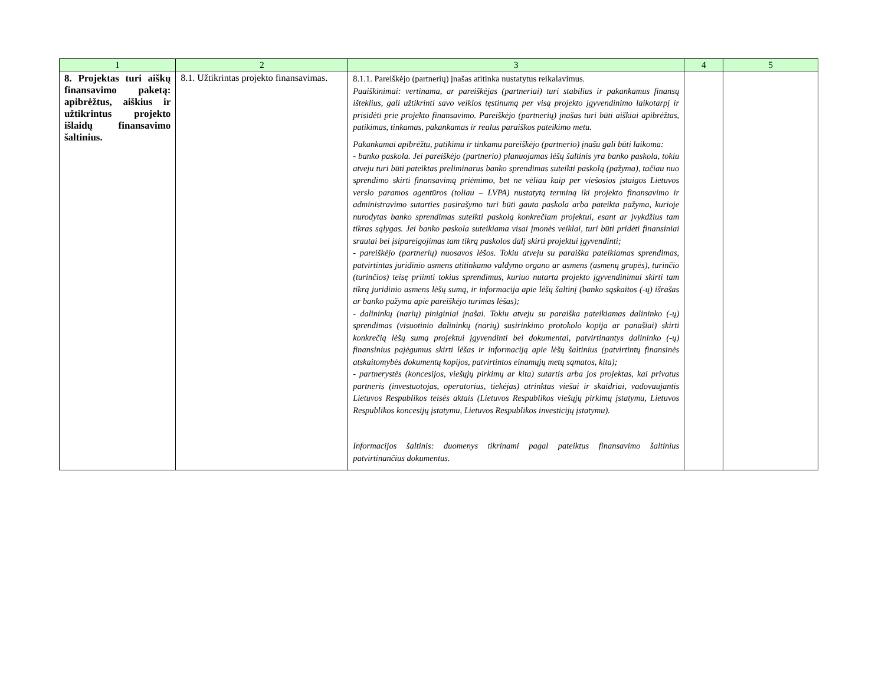| 1 | 2 | 3 | 4 | 5 |
| --- | --- | --- | --- | --- |
| 8. Projektas turi aiškų finansavimo paketą: apibrėžtus, aiškius ir užtikrintus projekto išlaidų finansavimo šaltinius. | 8.1. Užtikrintas projekto finansavimas. | 8.1.1. Pareiškėjo (partnerių) įnašas atitinka nustatytus reikalavimus. Paaiškinimai: vertinama, ar pareiškėjas (partneriai) turi stabilius ir pakankamus finansų išteklius, gali užtikrinti savo veiklos tęstinumą per visą projekto įgyvendinimo laikotarpį ir prisidėti prie projekto finansavimo. Pareiškėjo (partnerių) įnašas turi būti aiškiai apibrėžtas, patikimas, tinkamas, pakankamas ir realus paraiškos pateikimo metu. Pakankamai apibrėžtu, patikimu ir tinkamu pareiškėjo (partnerio) įnašu gali būti laikoma: - banko paskola. Jei pareiškėjo (partnerio) planuojamas lėšų šaltinis yra banko paskola, tokiu atveju turi būti pateiktas preliminarus banko sprendimas suteikti paskolą (pažyma), tačiau nuo sprendimo skirti finansavimą priėmimo, bet ne vėliau kaip per viešosios įstaigos Lietuvos verslo paramos agentūros (toliau – LVPA) nustatytą terminą iki projekto finansavimo ir administravimo sutarties pasirašymo turi būti gauta paskola arba pateikta pažyma, kurioje nurodytas banko sprendimas suteikti paskolą konkrečiam projektui, esant ar įvykdžius tam tikras sąlygas. Jei banko paskola suteikiama visai įmonės veiklai, turi būti pridėti finansiniai srautai bei įsipareigojimas tam tikrą paskolos dalį skirti projektui įgyvendinti; - pareiškėjo (partnerių) nuosavos lėšos. Tokiu atveju su paraiška pateikiamas sprendimas, patvirtintas juridinio asmens atitinkamo valdymo organo ar asmens (asmenų grupės), turinčio (turinčios) teisę priimti tokius sprendimus, kuriuo nutarta projekto įgyvendinimui skirti tam tikrą juridinio asmens lėšų sumą, ir informacija apie lėšų šaltinį (banko sąskaitos (-ų) išrašas ar banko pažyma apie pareiškėjo turimas lėšas); - dalininkų (narių) piniginiai įnašai. Tokiu atveju su paraiška pateikiamas dalininko (-ų) sprendimas (visuotinio dalininkų (narių) susirinkimo protokolo kopija ar panašiai) skirti konkrečią lėšų sumą projektui įgyvendinti bei dokumentai, patvirtinantys dalininko (-ų) finansinius pajėgumus skirti lėšas ir informaciją apie lėšų šaltinius (patvirtintų finansinės atskaitomybės dokumentų kopijos, patvirtintos einamųjų metų sąmatos, kita); - partnerystės (koncesijos, viešųjų pirkimų ar kita) sutartis arba jos projektas, kai privatus partneris (investuotojas, operatorius, tiekėjas) atrinktas viešai ir skaidriai, vadovaujantis Lietuvos Respublikos teisės aktais (Lietuvos Respublikos viešųjų pirkimų įstatymu, Lietuvos Respublikos koncesijų įstatymu, Lietuvos Respublikos investicijų įstatymu). Informacijos šaltinis: duomenys tikrinami pagal pateiktus finansavimo šaltinius patvirtinančius dokumentus. | | |